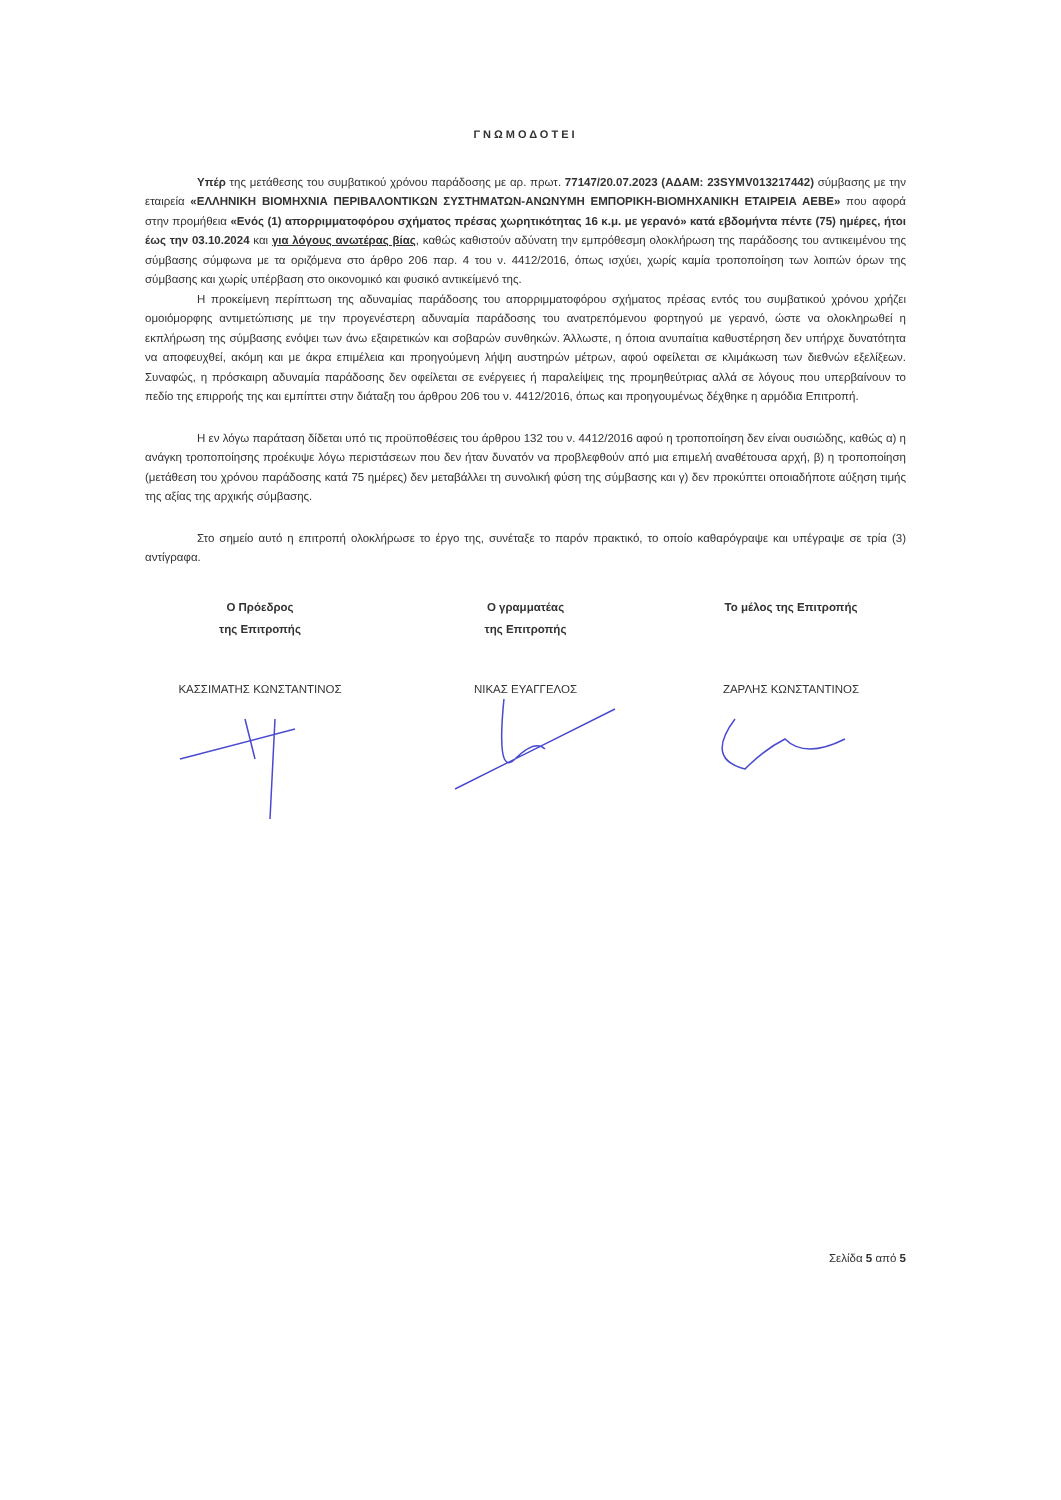ΓΝΩΜΟΔΟΤΕΙ
Υπέρ της μετάθεσης του συμβατικού χρόνου παράδοσης με αρ. πρωτ. 77147/20.07.2023 (ΑΔΑΜ: 23SYMV013217442) σύμβασης με την εταιρεία «ΕΛΛΗΝΙΚΗ ΒΙΟΜΗΧΝΙΑ ΠΕΡΙΒΑΛΟΝΤΙΚΩΝ ΣΥΣΤΗΜΑΤΩΝ-ΑΝΩΝΥΜΗ ΕΜΠΟΡΙΚΗ-ΒΙΟΜΗΧΑΝΙΚΗ ΕΤΑΙΡΕΙΑ ΑΕΒΕ» που αφορά στην προμήθεια «Ενός (1) απορριμματοφόρου σχήματος πρέσας χωρητικότητας 16 κ.μ. με γερανό» κατά εβδομήντα πέντε (75) ημέρες, ήτοι έως την 03.10.2024 και για λόγους ανωτέρας βίας, καθώς καθιστούν αδύνατη την εμπρόθεσμη ολοκλήρωση της παράδοσης του αντικειμένου της σύμβασης σύμφωνα με τα οριζόμενα στο άρθρο 206 παρ. 4 του ν. 4412/2016, όπως ισχύει, χωρίς καμία τροποποίηση των λοιπών όρων της σύμβασης και χωρίς υπέρβαση στο οικονομικό και φυσικό αντικείμενό της.
Η προκείμενη περίπτωση της αδυναμίας παράδοσης του απορριμματοφόρου σχήματος πρέσας εντός του συμβατικού χρόνου χρήζει ομοιόμορφης αντιμετώπισης με την προγενέστερη αδυναμία παράδοσης του ανατρεπόμενου φορτηγού με γερανό, ώστε να ολοκληρωθεί η εκπλήρωση της σύμβασης ενόψει των άνω εξαιρετικών και σοβαρών συνθηκών. Άλλωστε, η όποια ανυπαίτια καθυστέρηση δεν υπήρχε δυνατότητα να αποφευχθεί, ακόμη και με άκρα επιμέλεια και προηγούμενη λήψη αυστηρών μέτρων, αφού οφείλεται σε κλιμάκωση των διεθνών εξελίξεων. Συναφώς, η πρόσκαιρη αδυναμία παράδοσης δεν οφείλεται σε ενέργειες ή παραλείψεις της προμηθεύτριας αλλά σε λόγους που υπερβαίνουν το πεδίο της επιρροής της και εμπίπτει στην διάταξη του άρθρου 206 του ν. 4412/2016, όπως και προηγουμένως δέχθηκε η αρμόδια Επιτροπή.
Η εν λόγω παράταση δίδεται υπό τις προϋποθέσεις του άρθρου 132 του ν. 4412/2016 αφού η τροποποίηση δεν είναι ουσιώδης, καθώς α) η ανάγκη τροποποίησης προέκυψε λόγω περιστάσεων που δεν ήταν δυνατόν να προβλεφθούν από μια επιμελή αναθέτουσα αρχή, β) η τροποποίηση (μετάθεση του χρόνου παράδοσης κατά 75 ημέρες) δεν μεταβάλλει τη συνολική φύση της σύμβασης και γ) δεν προκύπτει οποιαδήποτε αύξηση τιμής της αξίας της αρχικής σύμβασης.
Στο σημείο αυτό η επιτροπή ολοκλήρωσε το έργο της, συνέταξε το παρόν πρακτικό, το οποίο καθαρόγραψε και υπέγραψε σε τρία (3) αντίγραφα.
Ο Πρόεδρος
της Επιτροπής
ΚΑΣΣΙΜΑΤΗΣ ΚΩΝΣΤΑΝΤΙΝΟΣ
Ο γραμματέας
της Επιτροπής
ΝΙΚΑΣ ΕΥΑΓΓΕΛΟΣ
Το μέλος της Επιτροπής
ΖΑΡΛΗΣ ΚΩΝΣΤΑΝΤΙΝΟΣ
Σελίδα 5 από 5